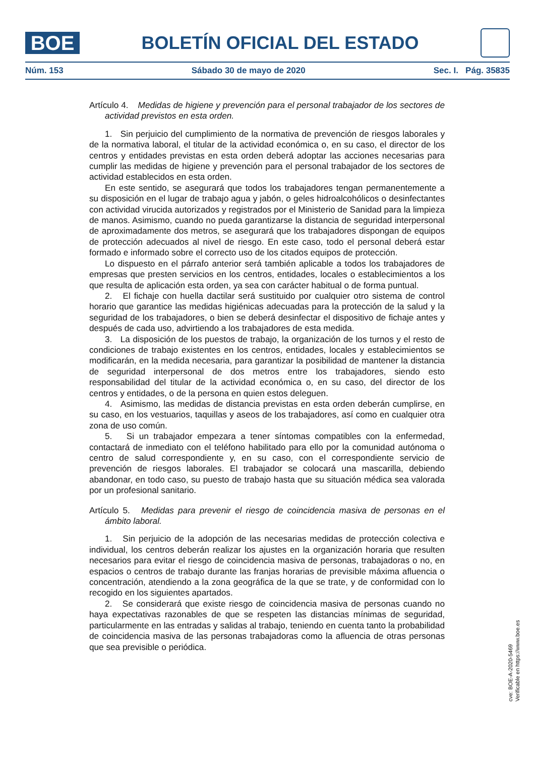BOE
BOLETÍN OFICIAL DEL ESTADO
Núm. 153 Sábado 30 de mayo de 2020 Sec. I. Pág. 35835
Artículo 4. Medidas de higiene y prevención para el personal trabajador de los sectores de actividad previstos en esta orden.
1. Sin perjuicio del cumplimiento de la normativa de prevención de riesgos laborales y de la normativa laboral, el titular de la actividad económica o, en su caso, el director de los centros y entidades previstas en esta orden deberá adoptar las acciones necesarias para cumplir las medidas de higiene y prevención para el personal trabajador de los sectores de actividad establecidos en esta orden.
En este sentido, se asegurará que todos los trabajadores tengan permanentemente a su disposición en el lugar de trabajo agua y jabón, o geles hidroalcohólicos o desinfectantes con actividad virucida autorizados y registrados por el Ministerio de Sanidad para la limpieza de manos. Asimismo, cuando no pueda garantizarse la distancia de seguridad interpersonal de aproximadamente dos metros, se asegurará que los trabajadores dispongan de equipos de protección adecuados al nivel de riesgo. En este caso, todo el personal deberá estar formado e informado sobre el correcto uso de los citados equipos de protección.
Lo dispuesto en el párrafo anterior será también aplicable a todos los trabajadores de empresas que presten servicios en los centros, entidades, locales o establecimientos a los que resulta de aplicación esta orden, ya sea con carácter habitual o de forma puntual.
2. El fichaje con huella dactilar será sustituido por cualquier otro sistema de control horario que garantice las medidas higiénicas adecuadas para la protección de la salud y la seguridad de los trabajadores, o bien se deberá desinfectar el dispositivo de fichaje antes y después de cada uso, advirtiendo a los trabajadores de esta medida.
3. La disposición de los puestos de trabajo, la organización de los turnos y el resto de condiciones de trabajo existentes en los centros, entidades, locales y establecimientos se modificarán, en la medida necesaria, para garantizar la posibilidad de mantener la distancia de seguridad interpersonal de dos metros entre los trabajadores, siendo esto responsabilidad del titular de la actividad económica o, en su caso, del director de los centros y entidades, o de la persona en quien estos deleguen.
4. Asimismo, las medidas de distancia previstas en esta orden deberán cumplirse, en su caso, en los vestuarios, taquillas y aseos de los trabajadores, así como en cualquier otra zona de uso común.
5. Si un trabajador empezara a tener síntomas compatibles con la enfermedad, contactará de inmediato con el teléfono habilitado para ello por la comunidad autónoma o centro de salud correspondiente y, en su caso, con el correspondiente servicio de prevención de riesgos laborales. El trabajador se colocará una mascarilla, debiendo abandonar, en todo caso, su puesto de trabajo hasta que su situación médica sea valorada por un profesional sanitario.
Artículo 5. Medidas para prevenir el riesgo de coincidencia masiva de personas en el ámbito laboral.
1. Sin perjuicio de la adopción de las necesarias medidas de protección colectiva e individual, los centros deberán realizar los ajustes en la organización horaria que resulten necesarios para evitar el riesgo de coincidencia masiva de personas, trabajadoras o no, en espacios o centros de trabajo durante las franjas horarias de previsible máxima afluencia o concentración, atendiendo a la zona geográfica de la que se trate, y de conformidad con lo recogido en los siguientes apartados.
2. Se considerará que existe riesgo de coincidencia masiva de personas cuando no haya expectativas razonables de que se respeten las distancias mínimas de seguridad, particularmente en las entradas y salidas al trabajo, teniendo en cuenta tanto la probabilidad de coincidencia masiva de las personas trabajadoras como la afluencia de otras personas que sea previsible o periódica.
cve: BOE-A-2020-5469
Verificable en https://www.boe.es